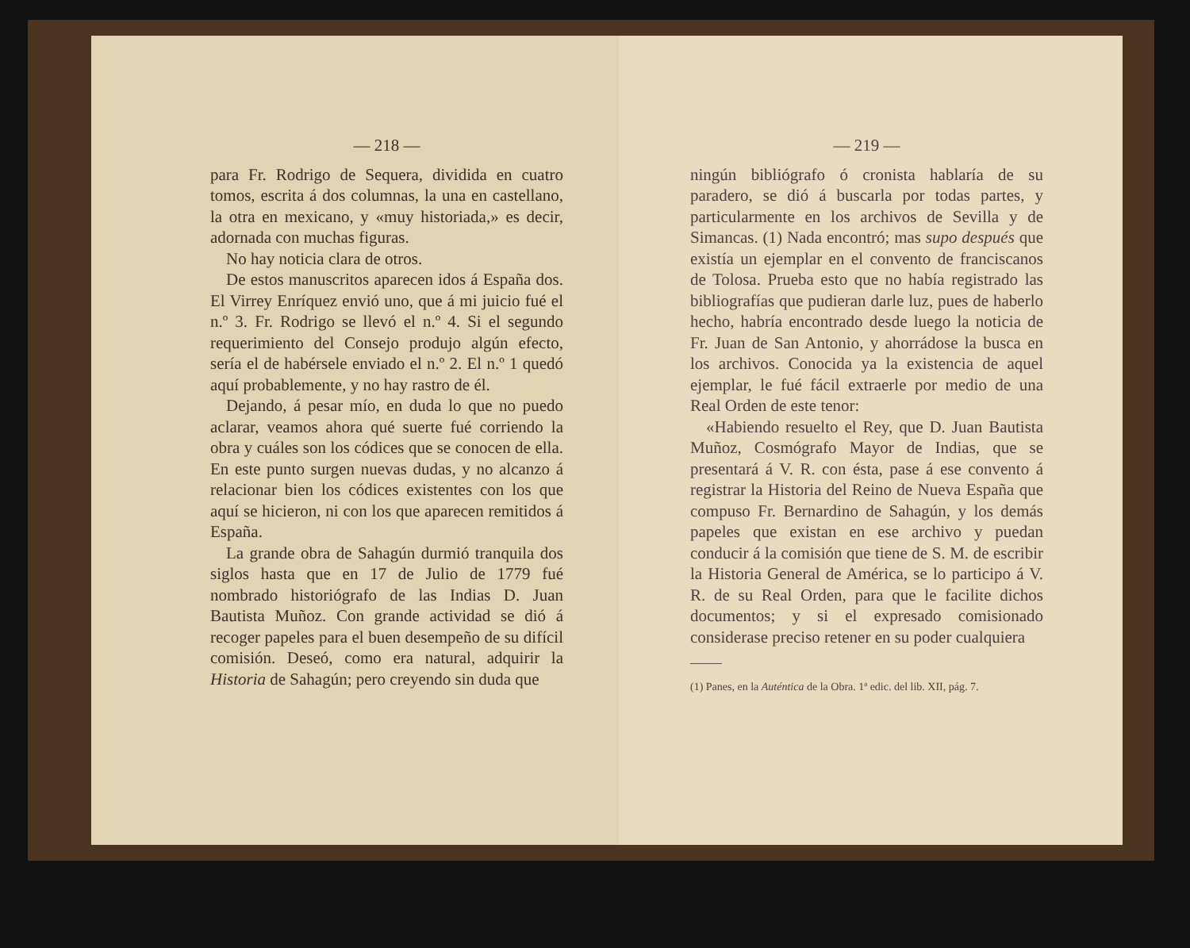— 218 —
para Fr. Rodrigo de Sequera, dividida en cuatro tomos, escrita á dos columnas, la una en castellano, la otra en mexicano, y «muy historiada,» es decir, adornada con muchas figuras.
No hay noticia clara de otros.
De estos manuscritos aparecen idos á España dos. El Virrey Enríquez envió uno, que á mi juicio fué el n.º 3. Fr. Rodrigo se llevó el n.º 4. Si el segundo requerimiento del Consejo produjo algún efecto, sería el de habérsele enviado el n.º 2. El n.º 1 quedó aquí probablemente, y no hay rastro de él.
Dejando, á pesar mío, en duda lo que no puedo aclarar, veamos ahora qué suerte fué corriendo la obra y cuáles son los códices que se conocen de ella. En este punto surgen nuevas dudas, y no alcanzo á relacionar bien los códices existentes con los que aquí se hicieron, ni con los que aparecen remitidos á España.
La grande obra de Sahagún durmió tranquila dos siglos hasta que en 17 de Julio de 1779 fué nombrado historiógrafo de las Indias D. Juan Bautista Muñoz. Con grande actividad se dió á recoger papeles para el buen desempeño de su difícil comisión. Deseó, como era natural, adquirir la Historia de Sahagún; pero creyendo sin duda que
— 219 —
ningún bibliógrafo ó cronista hablaría de su paradero, se dió á buscarla por todas partes, y particularmente en los archivos de Sevilla y de Simancas. (1) Nada encontró; mas supo después que existía un ejemplar en el convento de franciscanos de Tolosa. Prueba esto que no había registrado las bibliografías que pudieran darle luz, pues de haberlo hecho, habría encontrado desde luego la noticia de Fr. Juan de San Antonio, y ahorrádose la busca en los archivos. Conocida ya la existencia de aquel ejemplar, le fué fácil extraerle por medio de una Real Orden de este tenor:
«Habiendo resuelto el Rey, que D. Juan Bautista Muñoz, Cosmógrafo Mayor de Indias, que se presentará á V. R. con ésta, pase á ese convento á registrar la Historia del Reino de Nueva España que compuso Fr. Bernardino de Sahagún, y los demás papeles que existan en ese archivo y puedan conducir á la comisión que tiene de S. M. de escribir la Historia General de América, se lo participo á V. R. de su Real Orden, para que le facilite dichos documentos; y si el expresado comisionado considerase preciso retener en su poder cualquiera
(1) Panes, en la Auténtica de la Obra. 1ª edic. del lib. XII, pág. 7.